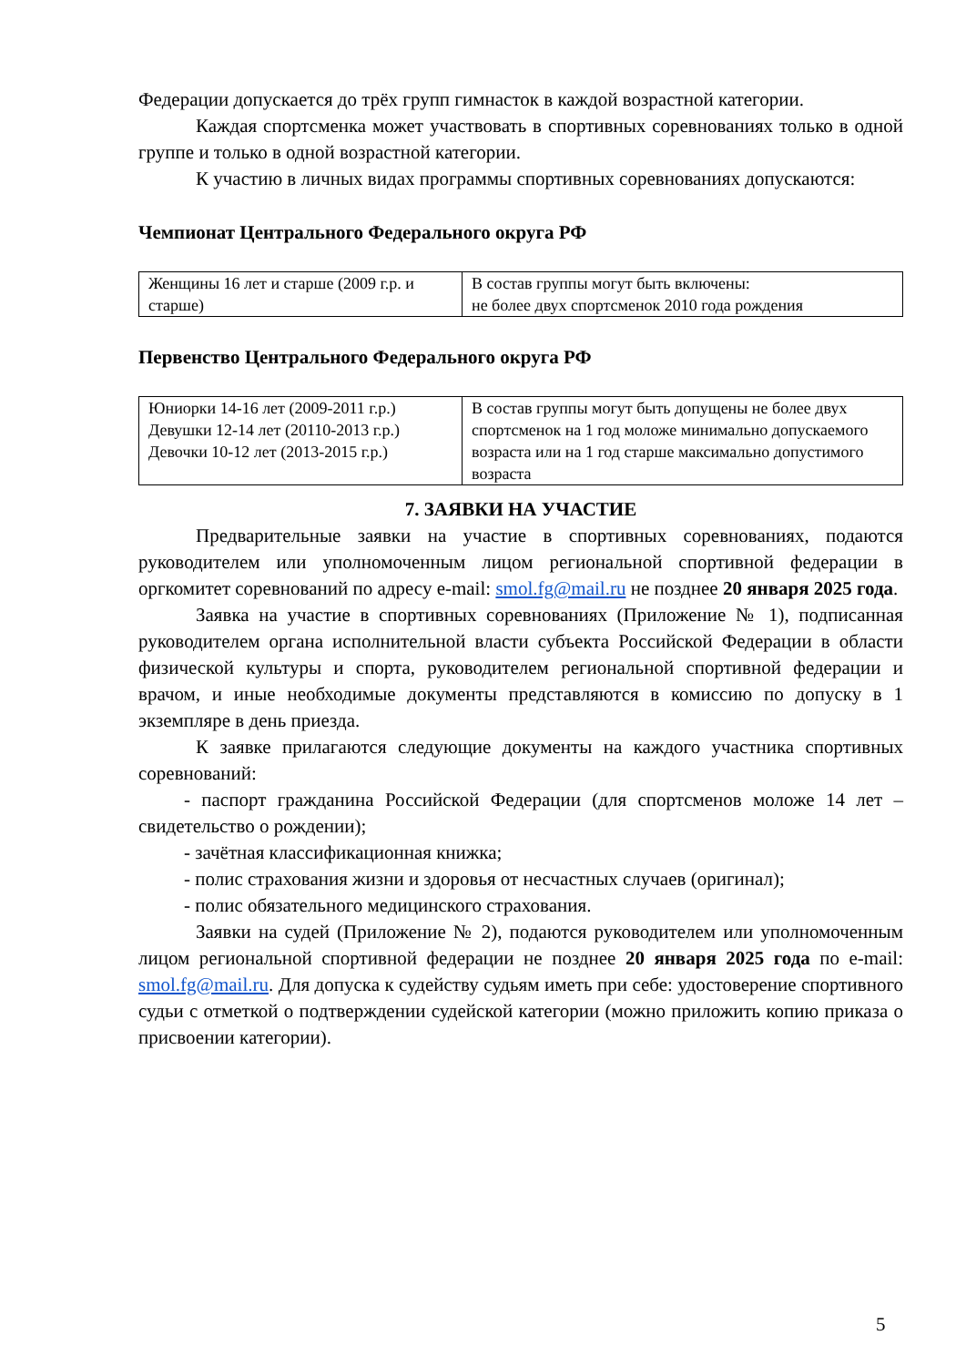Федерации допускается до трёх групп гимнасток в каждой возрастной категории.
Каждая спортсменка может участвовать в спортивных соревнованиях только в одной группе и только в одной возрастной категории.
К участию в личных видах программы спортивных соревнованиях допускаются:
Чемпионат Центрального Федерального округа РФ
| Женщины 16 лет и старше (2009 г.р. и старше) | В состав группы могут быть включены: не более двух спортсменок 2010 года рождения |
Первенство Центрального Федерального округа РФ
| Юниорки 14-16 лет (2009-2011 г.р.) Девушки 12-14 лет (20110-2013 г.р.) Девочки 10-12 лет (2013-2015 г.р.) | В состав группы могут быть допущены не более двух спортсменок на 1 год моложе минимально допускаемого возраста или на 1 год старше максимально допустимого возраста |
7. ЗАЯВКИ НА УЧАСТИЕ
Предварительные заявки на участие в спортивных соревнованиях, подаются руководителем или уполномоченным лицом региональной спортивной федерации в оргкомитет соревнований по адресу e-mail: smol.fg@mail.ru не позднее 20 января 2025 года.
Заявка на участие в спортивных соревнованиях (Приложение № 1), подписанная руководителем органа исполнительной власти субъекта Российской Федерации в области физической культуры и спорта, руководителем региональной спортивной федерации и врачом, и иные необходимые документы представляются в комиссию по допуску в 1 экземпляре в день приезда.
К заявке прилагаются следующие документы на каждого участника спортивных соревнований:
- паспорт гражданина Российской Федерации (для спортсменов моложе 14 лет – свидетельство о рождении);
- зачётная классификационная книжка;
- полис страхования жизни и здоровья от несчастных случаев (оригинал);
- полис обязательного медицинского страхования.
Заявки на судей (Приложение № 2), подаются руководителем или уполномоченным лицом региональной спортивной федерации не позднее 20 января 2025 года по e-mail: smol.fg@mail.ru. Для допуска к судейству судьям иметь при себе: удостоверение спортивного судьи с отметкой о подтверждении судейской категории (можно приложить копию приказа о присвоении категории).
5